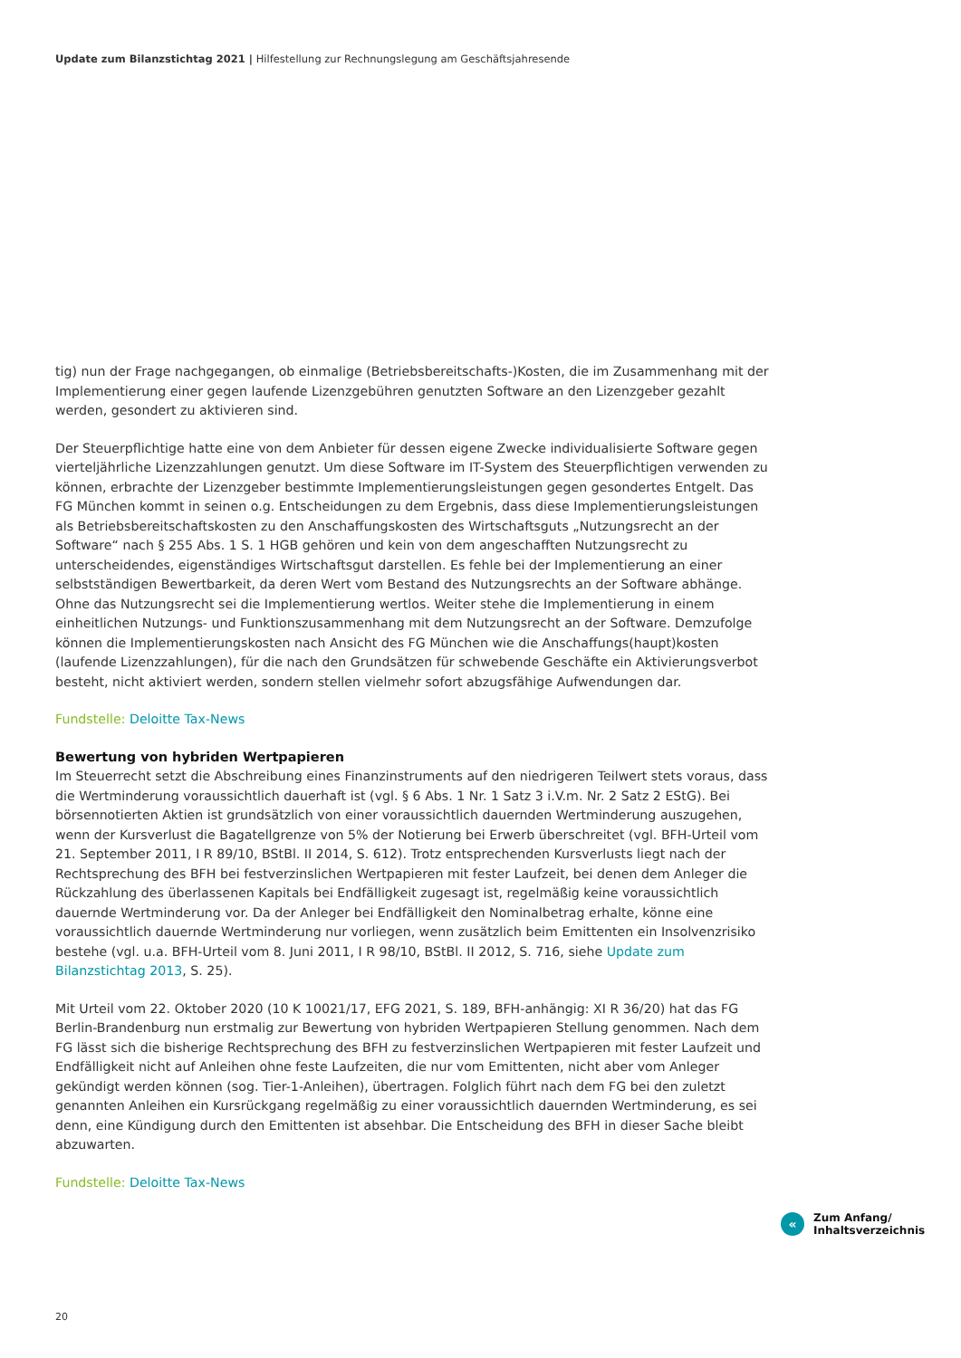Update zum Bilanzstichtag 2021 | Hilfestellung zur Rechnungslegung am Geschäftsjahresende
tig) nun der Frage nachgegangen, ob einmalige (Betriebsbereitschafts-)Kosten, die im Zusammenhang mit der Implementierung einer gegen laufende Lizenzgebühren genutzten Software an den Lizenzgeber gezahlt werden, gesondert zu aktivieren sind.
Der Steuerpflichtige hatte eine von dem Anbieter für dessen eigene Zwecke individualisierte Software gegen vierteljährliche Lizenzzahlungen genutzt. Um diese Software im IT-System des Steuerpflichtigen verwenden zu können, erbrachte der Lizenzgeber bestimmte Implementierungsleistungen gegen gesondertes Entgelt. Das FG München kommt in seinen o.g. Entscheidungen zu dem Ergebnis, dass diese Implementierungsleistungen als Betriebsbereitschaftskosten zu den Anschaffungskosten des Wirtschaftsguts „Nutzungsrecht an der Software“ nach § 255 Abs. 1 S. 1 HGB gehören und kein von dem angeschafften Nutzungsrecht zu unterscheidendes, eigenständiges Wirtschaftsgut darstellen. Es fehle bei der Implementierung an einer selbstständigen Bewertbarkeit, da deren Wert vom Bestand des Nutzungsrechts an der Software abhänge. Ohne das Nutzungsrecht sei die Implementierung wertlos. Weiter stehe die Implementierung in einem einheitlichen Nutzungs- und Funktionszusammenhang mit dem Nutzungsrecht an der Software. Demzufolge können die Implementierungskosten nach Ansicht des FG München wie die Anschaffungs(haupt)kosten (laufende Lizenzzahlungen), für die nach den Grundsätzen für schwebende Geschäfte ein Aktivierungsverbot besteht, nicht aktiviert werden, sondern stellen vielmehr sofort abzugsfähige Aufwendungen dar.
Fundstelle: Deloitte Tax-News
Bewertung von hybriden Wertpapieren
Im Steuerrecht setzt die Abschreibung eines Finanzinstruments auf den niedrigeren Teilwert stets voraus, dass die Wertminderung voraussichtlich dauerhaft ist (vgl. § 6 Abs. 1 Nr. 1 Satz 3 i.V.m. Nr. 2 Satz 2 EStG). Bei börsennotierten Aktien ist grundsätzlich von einer voraussichtlich dauernden Wertminderung auszugehen, wenn der Kursverlust die Bagatellgrenze von 5% der Notierung bei Erwerb überschreitet (vgl. BFH-Urteil vom 21. September 2011, I R 89/10, BStBl. II 2014, S. 612). Trotz entsprechenden Kursverlusts liegt nach der Rechtsprechung des BFH bei festverzinslichen Wertpapieren mit fester Laufzeit, bei denen dem Anleger die Rückzahlung des überlassenen Kapitals bei Endfälligkeit zugesagt ist, regelmäßig keine voraussichtlich dauernde Wertminderung vor. Da der Anleger bei Endfälligkeit den Nominalbetrag erhalte, könne eine voraussichtlich dauernde Wertminderung nur vorliegen, wenn zusätzlich beim Emittenten ein Insolvenzrisiko bestehe (vgl. u.a. BFH-Urteil vom 8. Juni 2011, I R 98/10, BStBl. II 2012, S. 716, siehe Update zum Bilanzstichtag 2013, S. 25).
Mit Urteil vom 22. Oktober 2020 (10 K 10021/17, EFG 2021, S. 189, BFH-anhängig: XI R 36/20) hat das FG Berlin-Brandenburg nun erstmalig zur Bewertung von hybriden Wertpapieren Stellung genommen. Nach dem FG lässt sich die bisherige Rechtsprechung des BFH zu festverzinslichen Wertpapieren mit fester Laufzeit und Endfälligkeit nicht auf Anleihen ohne feste Laufzeiten, die nur vom Emittenten, nicht aber vom Anleger gekündigt werden können (sog. Tier-1-Anleihen), übertragen. Folglich führt nach dem FG bei den zuletzt genannten Anleihen ein Kursrückgang regelmäßig zu einer voraussichtlich dauernden Wertminderung, es sei denn, eine Kündigung durch den Emittenten ist absehbar. Die Entscheidung des BFH in dieser Sache bleibt abzuwarten.
Fundstelle: Deloitte Tax-News
«
Zum Anfang/
Inhaltsverzeichnis
20